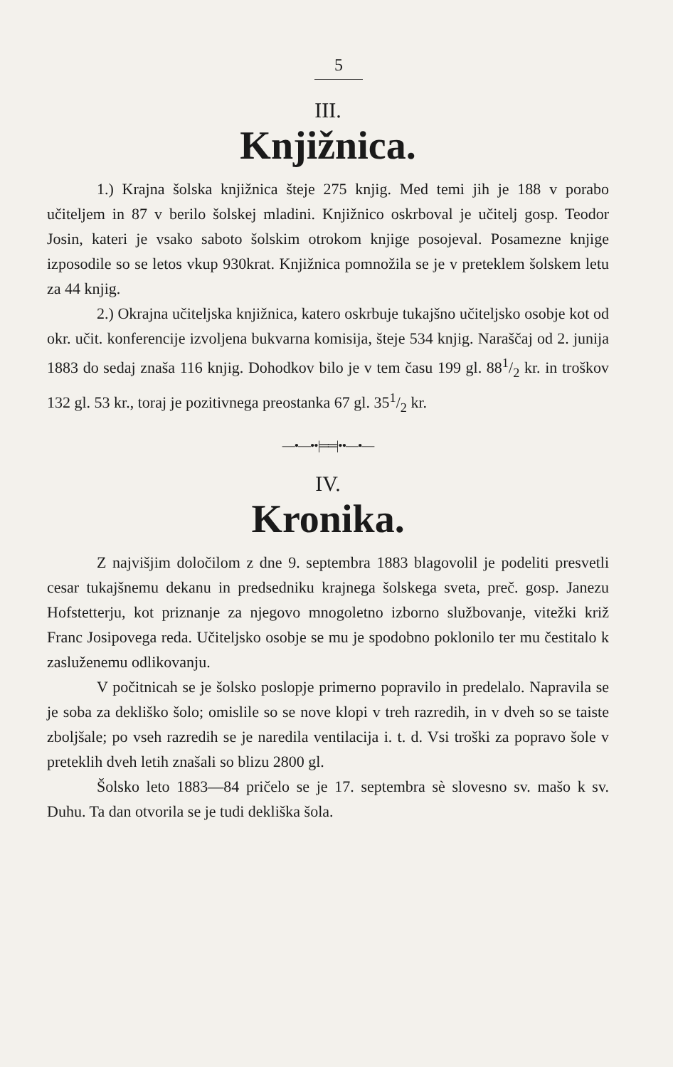5
III.
Knjižnica.
1.) Krajna šolska knjižnica šteje 275 knjig. Med temi jih je 188 v porabo učiteljem in 87 v berilo šolskej mladini. Knjižnico oskrboval je učitelj gosp. Teodor Josin, kateri je vsako saboto šolskim otrokom knjige posojeval. Posamezne knjige izposodile so se letos vkup 930krat. Knjižnica pomnožila se je v preteklem šolskem letu za 44 knjig.
2.) Okrajna učiteljska knjižnica, katero oskrbuje tukajšno učiteljsko osobje kot od okr. učit. konferencije izvoljena bukvarna komisija, šteje 534 knjig. Naraščaj od 2. junija 1883 do sedaj znaša 116 knjig. Dohodkov bilo je v tem času 199 gl. 881/2 kr. in troškov 132 gl. 53 kr., toraj je pozitivnega preostanka 67 gl. 351/2 kr.
—•—••|══|••—•—
IV.
Kronika.
Z najvišjim določilom z dne 9. septembra 1883 blagovolil je podeliti presvetli cesar tukajšnemu dekanu in predsedniku krajnega šolskega sveta, preč. gosp. Janezu Hofstetterju, kot priznanje za njegovo mnogoletno izborno službovanje, vitežki križ Franc Josipovega reda. Učiteljsko osobje se mu je spodobno poklonilo ter mu čestitalo k zasluženemu odlikovanju.
V počitnicah se je šolsko poslopje primerno popravilo in predelalo. Napravila se je soba za dekliško šolo; omislile so se nove klopi v treh razredih, in v dveh so se taiste zboljšale; po vseh razredih se je naredila ventilacija i. t. d. Vsi troški za popravo šole v preteklih dveh letih znašali so blizu 2800 gl.
Šolsko leto 1883—84 pričelo se je 17. septembra sè slovesno sv. mašo k sv. Duhu. Ta dan otvorila se je tudi dekliška šola.